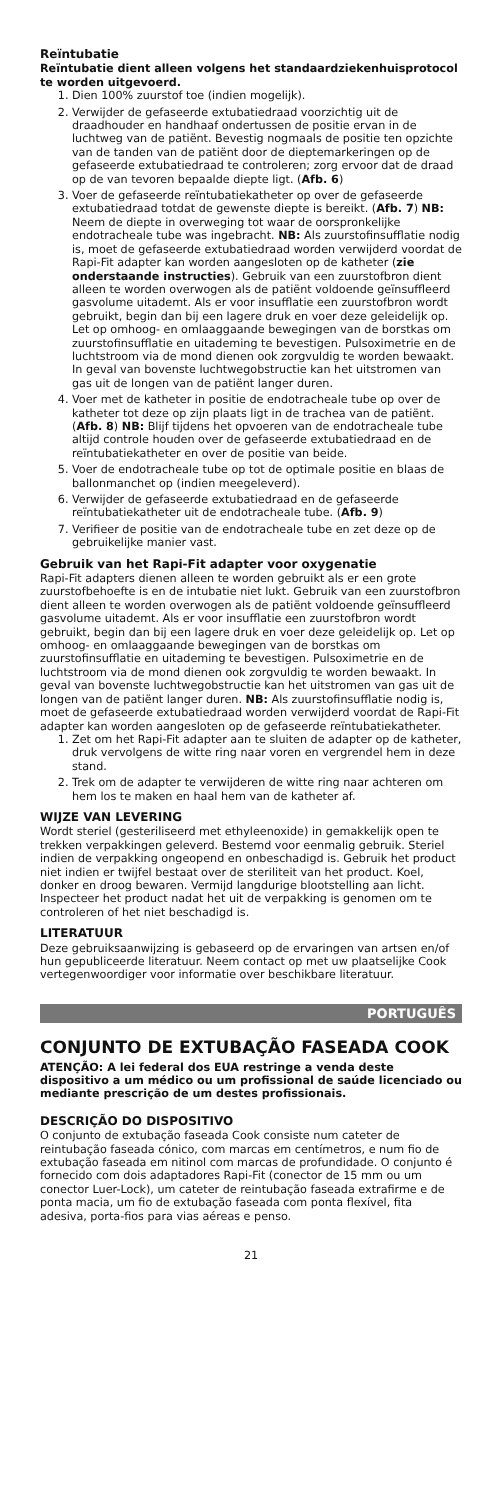Reïntubatie
Reïntubatie dient alleen volgens het standaardziekenhuisprotocol te worden uitgevoerd.
1. Dien 100% zuurstof toe (indien mogelijk).
2. Verwijder de gefaseerde extubatiedraad voorzichtig uit de draadhouder en handhaaf ondertussen de positie ervan in de luchtweg van de patiënt. Bevestig nogmaals de positie ten opzichte van de tanden van de patiënt door de dieptemarkeringen op de gefaseerde extubatiedraad te controleren; zorg ervoor dat de draad op de van tevoren bepaalde diepte ligt. (Afb. 6)
3. Voer de gefaseerde reïntubatiekatheter op over de gefaseerde extubatiedraad totdat de gewenste diepte is bereikt. (Afb. 7) NB: Neem de diepte in overweging tot waar de oorspronkelijke endotracheale tube was ingebracht. NB: Als zuurstofinsufflatie nodig is, moet de gefaseerde extubatiedraad worden verwijderd voordat de Rapi-Fit adapter kan worden aangesloten op de katheter (zie onderstaande instructies). Gebruik van een zuurstofbron dient alleen te worden overwogen als de patiënt voldoende geïnsuffleerd gasvolume uitademt. Als er voor insufflatie een zuurstofbron wordt gebruikt, begin dan bij een lagere druk en voer deze geleidelijk op. Let op omhoog- en omlaaggaande bewegingen van de borstkas om zuurstofinsufflatie en uitademing te bevestigen. Pulsoximetrie en de luchtstroom via de mond dienen ook zorgvuldig te worden bewaakt. In geval van bovenste luchtwegobstructie kan het uitstromen van gas uit de longen van de patiënt langer duren.
4. Voer met de katheter in positie de endotracheale tube op over de katheter tot deze op zijn plaats ligt in de trachea van de patiënt. (Afb. 8) NB: Blijf tijdens het opvoeren van de endotracheale tube altijd controle houden over de gefaseerde extubatiedraad en de reïntubatiekatheter en over de positie van beide.
5. Voer de endotracheale tube op tot de optimale positie en blaas de ballonmanchet op (indien meegeleverd).
6. Verwijder de gefaseerde extubatiedraad en de gefaseerde reïntubatiekatheter uit de endotracheale tube. (Afb. 9)
7. Verifieer de positie van de endotracheale tube en zet deze op de gebruikelijke manier vast.
Gebruik van het Rapi-Fit adapter voor oxygenatie
Rapi-Fit adapters dienen alleen te worden gebruikt als er een grote zuurstofbehoefte is en de intubatie niet lukt. Gebruik van een zuurstofbron dient alleen te worden overwogen als de patiënt voldoende geïnsuffleerd gasvolume uitademt. Als er voor insufflatie een zuurstofbron wordt gebruikt, begin dan bij een lagere druk en voer deze geleidelijk op. Let op omhoog- en omlaaggaande bewegingen van de borstkas om zuurstofinsufflatie en uitademing te bevestigen. Pulsoximetrie en de luchtstroom via de mond dienen ook zorgvuldig te worden bewaakt. In geval van bovenste luchtwegobstructie kan het uitstromen van gas uit de longen van de patiënt langer duren. NB: Als zuurstofinsufflatie nodig is, moet de gefaseerde extubatiedraad worden verwijderd voordat de Rapi-Fit adapter kan worden aangesloten op de gefaseerde reïntubatiekatheter.
1. Zet om het Rapi-Fit adapter aan te sluiten de adapter op de katheter, druk vervolgens de witte ring naar voren en vergrendel hem in deze stand.
2. Trek om de adapter te verwijderen de witte ring naar achteren om hem los te maken en haal hem van de katheter af.
WIJZE VAN LEVERING
Wordt steriel (gesteriliseerd met ethyleenoxide) in gemakkelijk open te trekken verpakkingen geleverd. Bestemd voor eenmalig gebruik. Steriel indien de verpakking ongeopend en onbeschadigd is. Gebruik het product niet indien er twijfel bestaat over de steriliteit van het product. Koel, donker en droog bewaren. Vermijd langdurige blootstelling aan licht. Inspecteer het product nadat het uit de verpakking is genomen om te controleren of het niet beschadigd is.
LITERATUUR
Deze gebruiksaanwijzing is gebaseerd op de ervaringen van artsen en/of hun gepubliceerde literatuur. Neem contact op met uw plaatselijke Cook vertegenwoordiger voor informatie over beschikbare literatuur.
PORTUGUÊS
CONJUNTO DE EXTUBAÇÃO FASEADA COOK
ATENÇÃO: A lei federal dos EUA restringe a venda deste dispositivo a um médico ou um profissional de saúde licenciado ou mediante prescrição de um destes profissionais.
DESCRIÇÃO DO DISPOSITIVO
O conjunto de extubação faseada Cook consiste num cateter de reintubação faseada cónico, com marcas em centímetros, e num fio de extubação faseada em nitinol com marcas de profundidade. O conjunto é fornecido com dois adaptadores Rapi-Fit (conector de 15 mm ou um conector Luer-Lock), um cateter de reintubação faseada extrafirme e de ponta macia, um fio de extubação faseada com ponta flexível, fita adesiva, porta-fios para vias aéreas e penso.
21